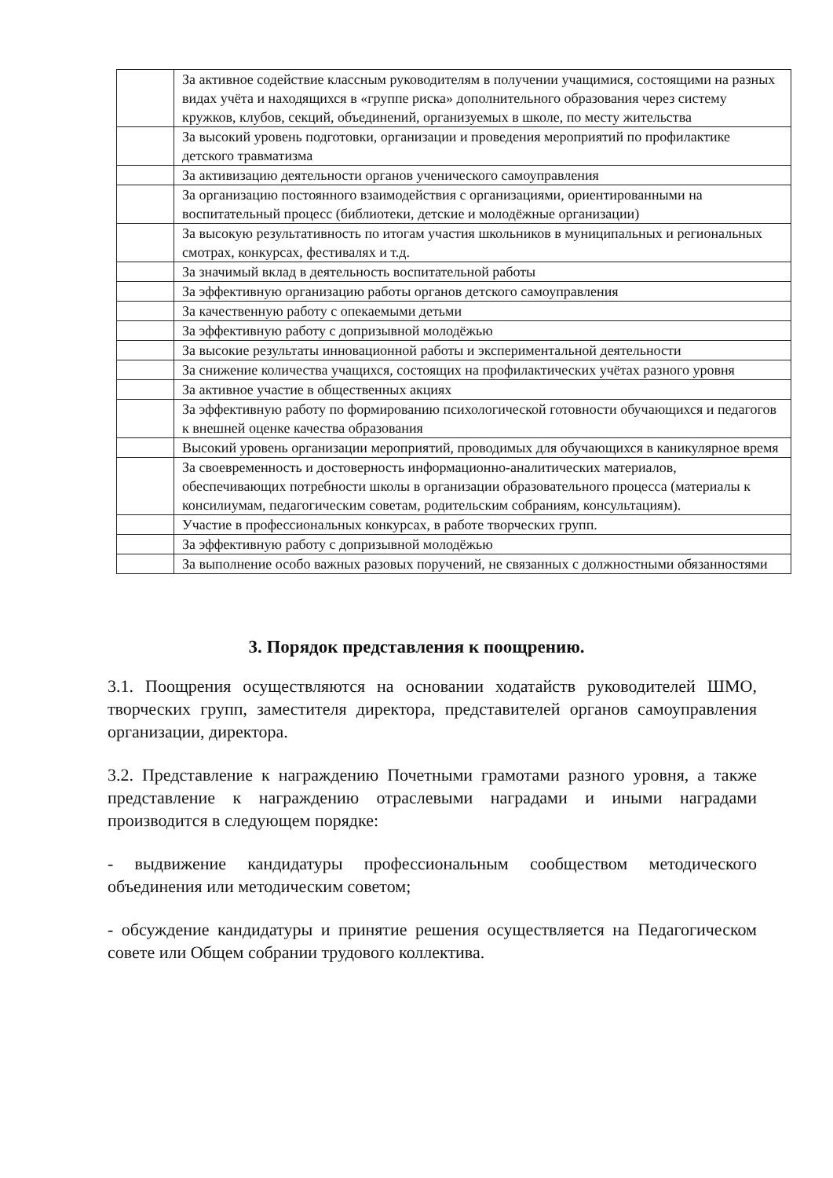| | За активное содействие классным руководителям в получении учащимися, состоящими на разных видах учёта и находящихся в «группе риска» дополнительного образования через систему кружков, клубов, секций, объединений, организуемых в школе, по месту жительства |
| | За высокий уровень подготовки, организации и проведения мероприятий по профилактике детского травматизма |
| | За активизацию деятельности органов ученического самоуправления |
| | За организацию постоянного взаимодействия с организациями, ориентированными на воспитательный процесс (библиотеки, детские и молодёжные организации) |
| | За высокую результативность по итогам участия школьников в муниципальных и региональных смотрах, конкурсах, фестивалях и т.д. |
| | За значимый вклад в деятельность воспитательной работы |
| | За эффективную организацию работы органов детского самоуправления |
| | За качественную работу с опекаемыми детьми |
| | За эффективную работу с допризывной молодёжью |
| | За высокие результаты инновационной работы и экспериментальной деятельности |
| | За снижение количества учащихся, состоящих на профилактических учётах разного уровня |
| | За активное участие в общественных акциях |
| | За эффективную работу по формированию психологической готовности обучающихся и педагогов к внешней оценке качества образования |
| | Высокий уровень организации мероприятий, проводимых для обучающихся в каникулярное время |
| | За своевременность и достоверность информационно-аналитических материалов, обеспечивающих потребности школы в организации образовательного процесса (материалы к консилиумам, педагогическим советам, родительским собраниям, консультациям). |
| | Участие в профессиональных конкурсах, в работе творческих групп. |
| | За эффективную работу с допризывной молодёжью |
| | За выполнение особо важных разовых поручений, не связанных с должностными обязанностями |
3. Порядок представления к поощрению.
3.1. Поощрения осуществляются на основании ходатайств руководителей ШМО, творческих групп, заместителя директора, представителей органов самоуправления организации, директора.
3.2. Представление к награждению Почетными грамотами разного уровня, а также представление к награждению отраслевыми наградами и иными наградами производится в следующем порядке:
- выдвижение кандидатуры профессиональным сообществом методического объединения или методическим советом;
- обсуждение кандидатуры и принятие решения осуществляется на Педагогическом совете или Общем собрании трудового коллектива.